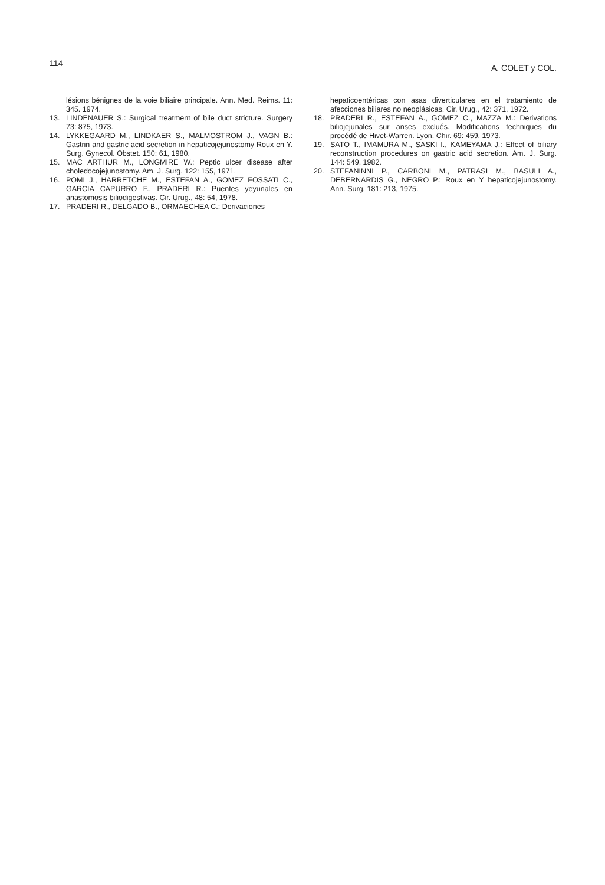114
A. COLET y COL.
lésions bénignes de la voie biliaire principale. Ann. Med. Reims. 11: 345. 1974.
13. LINDENAUER S.: Surgical treatment of bile duct stricture. Surgery 73: 875, 1973.
14. LYKKEGAARD M., LINDKAER S., MALMOSTROM J., VAGN B.: Gastrin and gastric acid secretion in hepaticojejunostomy Roux en Y. Surg. Gynecol. Obstet. 150: 61, 1980.
15. MAC ARTHUR M., LONGMIRE W.: Peptic ulcer disease after choledocojejunostomy. Am. J. Surg. 122: 155, 1971.
16. POMI J., HARRETCHE M., ESTEFAN A., GOMEZ FOSSATI C., GARCIA CAPURRO F., PRADERI R.: Puentes yeyunales en anastomosis biliodigestivas. Cir. Urug., 48: 54, 1978.
17. PRADERI R., DELGADO B., ORMAECHEA C.: Derivaciones
hepaticoentéricas con asas diverticulares en el tratamiento de afecciones biliares no neoplásicas. Cir. Urug., 42: 371, 1972.
18. PRADERI R., ESTEFAN A., GOMEZ C., MAZZA M.: Derivations biliojejunales sur anses exclués. Modifications techniques du procédé de Hivet-Warren. Lyon. Chir. 69: 459, 1973.
19. SATO T., IMAMURA M., SASKI I., KAMEYAMA J.: Effect of biliary reconstruction procedures on gastric acid secretion. Am. J. Surg. 144: 549, 1982.
20. STEFANINNI P., CARBONI M., PATRASI M., BASULI A., DEBERNARDIS G., NEGRO P.: Roux en Y hepaticojejunostomy. Ann. Surg. 181: 213, 1975.